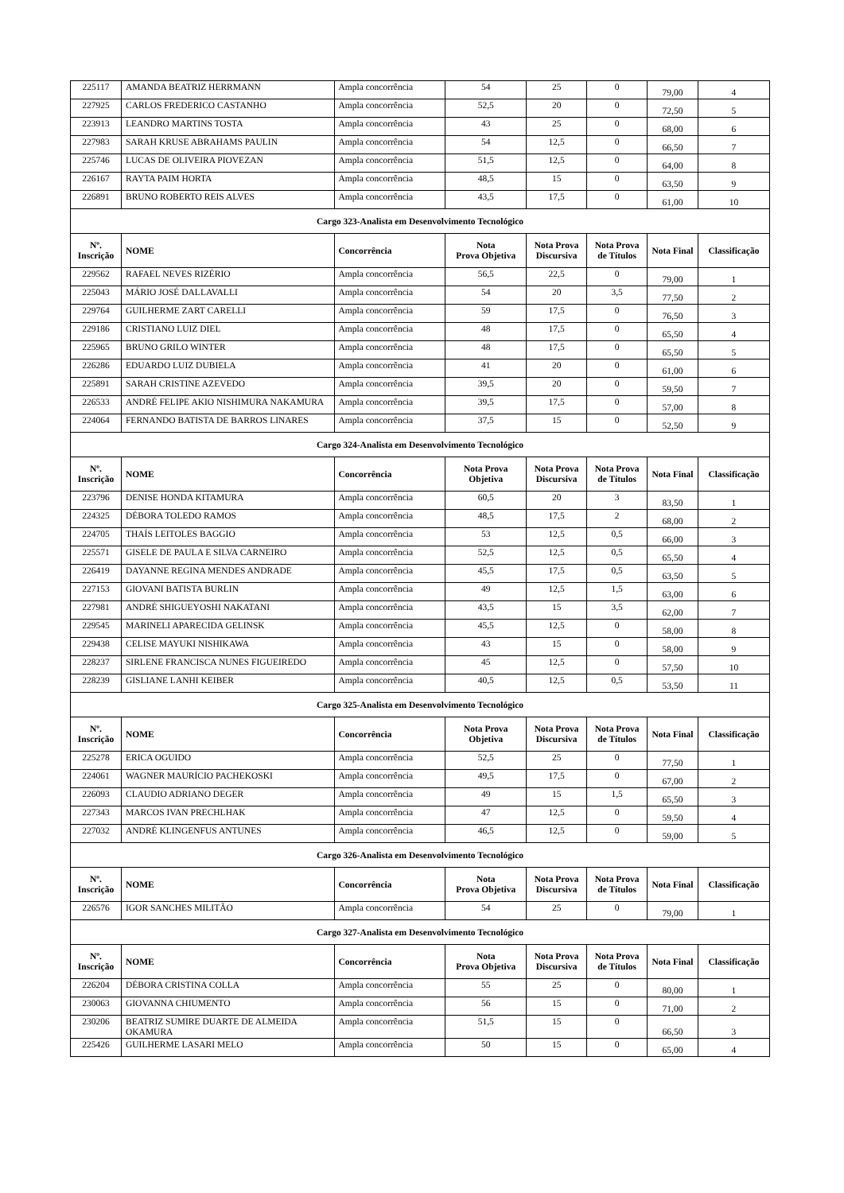| 225117 | AMANDA BEATRIZ HERRMANN | Ampla concorrência | 54 | 25 | 0 | 79,00 | 4 |
| 227925 | CARLOS FREDERICO CASTANHO | Ampla concorrência | 52,5 | 20 | 0 | 72,50 | 5 |
| 223913 | LEANDRO MARTINS TOSTA | Ampla concorrência | 43 | 25 | 0 | 68,00 | 6 |
| 227983 | SARAH KRUSE ABRAHAMS PAULIN | Ampla concorrência | 54 | 12,5 | 0 | 66,50 | 7 |
| 225746 | LUCAS DE OLIVEIRA PIOVEZAN | Ampla concorrência | 51,5 | 12,5 | 0 | 64,00 | 8 |
| 226167 | RAYTA PAIM HORTA | Ampla concorrência | 48,5 | 15 | 0 | 63,50 | 9 |
| 226891 | BRUNO ROBERTO REIS ALVES | Ampla concorrência | 43,5 | 17,5 | 0 | 61,00 | 10 |
| Cargo 323-Analista em Desenvolvimento Tecnológico | | | | | | | |
| Nº. Inscrição | NOME | Concorrência | Nota Prova Objetiva | Nota Prova Discursiva | Nota Prova de Títulos | Nota Final | Classificação |
| 229562 | RAFAEL NEVES RIZÉRIO | Ampla concorrência | 56,5 | 22,5 | 0 | 79,00 | 1 |
| 225043 | MÁRIO JOSÉ DALLAVALLI | Ampla concorrência | 54 | 20 | 3,5 | 77,50 | 2 |
| 229764 | GUILHERME ZART CARELLI | Ampla concorrência | 59 | 17,5 | 0 | 76,50 | 3 |
| 229186 | CRISTIANO LUIZ DIEL | Ampla concorrência | 48 | 17,5 | 0 | 65,50 | 4 |
| 225965 | BRUNO GRILO WINTER | Ampla concorrência | 48 | 17,5 | 0 | 65,50 | 5 |
| 226286 | EDUARDO LUIZ DUBIELA | Ampla concorrência | 41 | 20 | 0 | 61,00 | 6 |
| 225891 | SARAH CRISTINE AZEVEDO | Ampla concorrência | 39,5 | 20 | 0 | 59,50 | 7 |
| 226533 | ANDRÉ FELIPE AKIO NISHIMURA NAKAMURA | Ampla concorrência | 39,5 | 17,5 | 0 | 57,00 | 8 |
| 224064 | FERNANDO BATISTA DE BARROS LINARES | Ampla concorrência | 37,5 | 15 | 0 | 52,50 | 9 |
| Cargo 324-Analista em Desenvolvimento Tecnológico | | | | | | | |
| Nº. Inscrição | NOME | Concorrência | Nota Prova Objetiva | Nota Prova Discursiva | Nota Prova de Títulos | Nota Final | Classificação |
| 223796 | DENISE HONDA KITAMURA | Ampla concorrência | 60,5 | 20 | 3 | 83,50 | 1 |
| 224325 | DÉBORA TOLEDO RAMOS | Ampla concorrência | 48,5 | 17,5 | 2 | 68,00 | 2 |
| 224705 | THAÍS LEITOLES BAGGIO | Ampla concorrência | 53 | 12,5 | 0,5 | 66,00 | 3 |
| 225571 | GISELE DE PAULA E SILVA CARNEIRO | Ampla concorrência | 52,5 | 12,5 | 0,5 | 65,50 | 4 |
| 226419 | DAYANNE REGINA MENDES ANDRADE | Ampla concorrência | 45,5 | 17,5 | 0,5 | 63,50 | 5 |
| 227153 | GIOVANI BATISTA BURLIN | Ampla concorrência | 49 | 12,5 | 1,5 | 63,00 | 6 |
| 227981 | ANDRÉ SHIGUEYOSHI NAKATANI | Ampla concorrência | 43,5 | 15 | 3,5 | 62,00 | 7 |
| 229545 | MARINELI APARECIDA GELINSK | Ampla concorrência | 45,5 | 12,5 | 0 | 58,00 | 8 |
| 229438 | CELISE MAYUKI NISHIKAWA | Ampla concorrência | 43 | 15 | 0 | 58,00 | 9 |
| 228237 | SIRLENE FRANCISCA NUNES FIGUEIREDO | Ampla concorrência | 45 | 12,5 | 0 | 57,50 | 10 |
| 228239 | GISLIANE LANHI KEIBER | Ampla concorrência | 40,5 | 12,5 | 0,5 | 53,50 | 11 |
| Cargo 325-Analista em Desenvolvimento Tecnológico | | | | | | | |
| Nº. Inscrição | NOME | Concorrência | Nota Prova Objetiva | Nota Prova Discursiva | Nota Prova de Títulos | Nota Final | Classificação |
| 225278 | ERICA OGUIDO | Ampla concorrência | 52,5 | 25 | 0 | 77,50 | 1 |
| 224061 | WAGNER MAURÍCIO PACHEKOSKI | Ampla concorrência | 49,5 | 17,5 | 0 | 67,00 | 2 |
| 226093 | CLAUDIO ADRIANO DEGER | Ampla concorrência | 49 | 15 | 1,5 | 65,50 | 3 |
| 227343 | MARCOS IVAN PRECHLHAK | Ampla concorrência | 47 | 12,5 | 0 | 59,50 | 4 |
| 227032 | ANDRÉ KLINGENFUS ANTUNES | Ampla concorrência | 46,5 | 12,5 | 0 | 59,00 | 5 |
| Cargo 326-Analista em Desenvolvimento Tecnológico | | | | | | | |
| Nº. Inscrição | NOME | Concorrência | Nota Prova Objetiva | Nota Prova Discursiva | Nota Prova de Títulos | Nota Final | Classificação |
| 226576 | IGOR SANCHES MILITÃO | Ampla concorrência | 54 | 25 | 0 | 79,00 | 1 |
| Cargo 327-Analista em Desenvolvimento Tecnológico | | | | | | | |
| Nº. Inscrição | NOME | Concorrência | Nota Prova Objetiva | Nota Prova Discursiva | Nota Prova de Títulos | Nota Final | Classificação |
| 226204 | DÉBORA CRISTINA COLLA | Ampla concorrência | 55 | 25 | 0 | 80,00 | 1 |
| 230063 | GIOVANNA CHIUMENTO | Ampla concorrência | 56 | 15 | 0 | 71,00 | 2 |
| 230206 | BEATRIZ SUMIRE DUARTE DE ALMEIDA OKAMURA | Ampla concorrência | 51,5 | 15 | 0 | 66,50 | 3 |
| 225426 | GUILHERME LASARI MELO | Ampla concorrência | 50 | 15 | 0 | 65,00 | 4 |